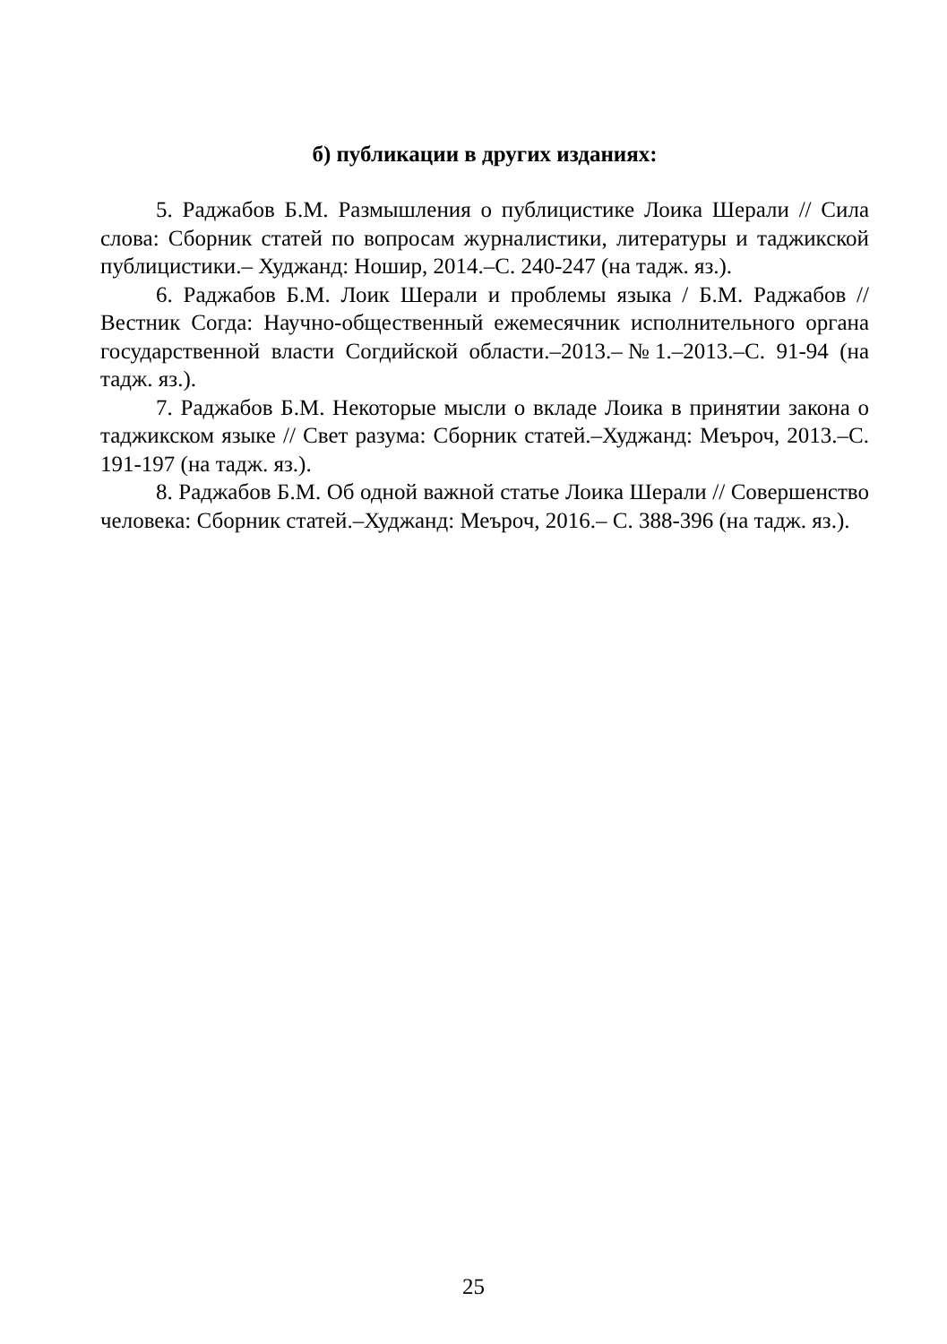б) публикации в других изданиях:
5. Раджабов Б.М. Размышления о публицистике Лоика Шерали // Сила слова: Сборник статей по вопросам журналистики, литературы и таджикской публицистики.– Худжанд: Ношир, 2014.–С. 240-247 (на тадж. яз.).
6. Раджабов Б.М. Лоик Шерали и проблемы языка / Б.М. Раджабов // Вестник Согда: Научно-общественный ежемесяч­ник исполнительного органа государственной власти Согдийской об­ласти.–2013.–№1.–2013.–С. 91-94 (на тадж. яз.).
7. Раджабов Б.М. Некоторые мысли о вкладе Лоика в принятии закона о таджикском языке // Свет разума: Сборник статей.–Худжанд: Меъроч, 2013.–С. 191-197 (на тадж. яз.).
8. Раджабов Б.М. Об одной важной статье Лоика Шерали // Со­вершенство человека: Сборник статей.–Худжанд: Меъроч, 2016.– С. 388-396 (на тадж. яз.).
25